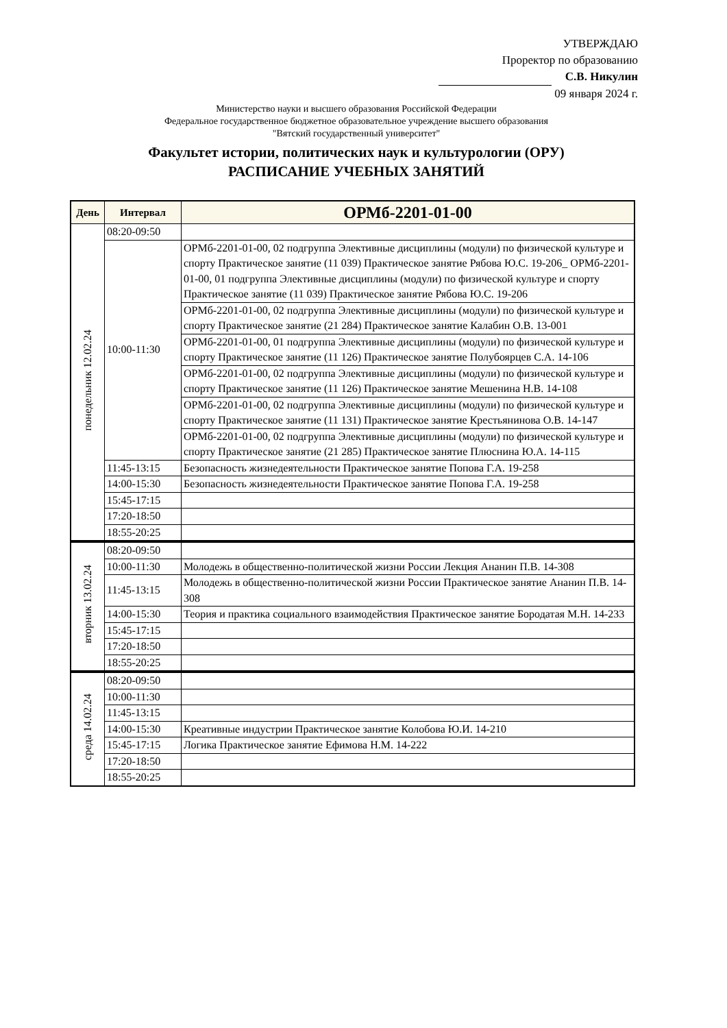УТВЕРЖДАЮ
Проректор по образованию
С.В. Никулин
09 января 2024 г.
Министерство науки и высшего образования Российской Федерации
Федеральное государственное бюджетное образовательное учреждение высшего образования
"Вятский государственный университет"
Факультет истории, политических наук и культурологии (ОРУ)
РАСПИСАНИЕ УЧЕБНЫХ ЗАНЯТИЙ
| День | Интервал | ОРМб-2201-01-00 |
| --- | --- | --- |
| понедельник 12.02.24 | 08:20-09:50 | |
| | 10:00-11:30 | ОРМб-2201-01-00, 02 подгруппа Элективные дисциплины (модули) по физической культуре и спорту Практическое занятие (11 039) Практическое занятие Рябова Ю.С. 19-206_ ОРМб-2201-01-00, 01 подгруппа Элективные дисциплины (модули) по физической культуре и спорту Практическое занятие (11 039) Практическое занятие Рябова Ю.С. 19-206 |
| | | ОРМб-2201-01-00, 02 подгруппа Элективные дисциплины (модули) по физической культуре и спорту Практическое занятие (21 284) Практическое занятие Калабин О.В. 13-001 |
| | | ОРМб-2201-01-00, 01 подгруппа Элективные дисциплины (модули) по физической культуре и спорту Практическое занятие (11 126) Практическое занятие Полубоярцев С.А. 14-106 |
| | | ОРМб-2201-01-00, 02 подгруппа Элективные дисциплины (модули) по физической культуре и спорту Практическое занятие (11 126) Практическое занятие Мешенина Н.В. 14-108 |
| | | ОРМб-2201-01-00, 02 подгруппа Элективные дисциплины (модули) по физической культуре и спорту Практическое занятие (11 131) Практическое занятие Крестьянинова О.В. 14-147 |
| | | ОРМб-2201-01-00, 02 подгруппа Элективные дисциплины (модули) по физической культуре и спорту Практическое занятие (21 285) Практическое занятие Плюснина Ю.А. 14-115 |
| | 11:45-13:15 | Безопасность жизнедеятельности Практическое занятие Попова Г.А. 19-258 |
| | 14:00-15:30 | Безопасность жизнедеятельности Практическое занятие Попова Г.А. 19-258 |
| | 15:45-17:15 | |
| | 17:20-18:50 | |
| | 18:55-20:25 | |
| вторник 13.02.24 | 08:20-09:50 | |
| | 10:00-11:30 | Молодежь в общественно-политической жизни России Лекция Ананин П.В. 14-308 |
| | 11:45-13:15 | Молодежь в общественно-политической жизни России Практическое занятие Ананин П.В. 14-308 |
| | 14:00-15:30 | Теория и практика социального взаимодействия Практическое занятие Бородатая М.Н. 14-233 |
| | 15:45-17:15 | |
| | 17:20-18:50 | |
| | 18:55-20:25 | |
| среда 14.02.24 | 08:20-09:50 | |
| | 10:00-11:30 | |
| | 11:45-13:15 | |
| | 14:00-15:30 | Креативные индустрии Практическое занятие Колобова Ю.И. 14-210 |
| | 15:45-17:15 | Логика Практическое занятие Ефимова Н.М. 14-222 |
| | 17:20-18:50 | |
| | 18:55-20:25 | |